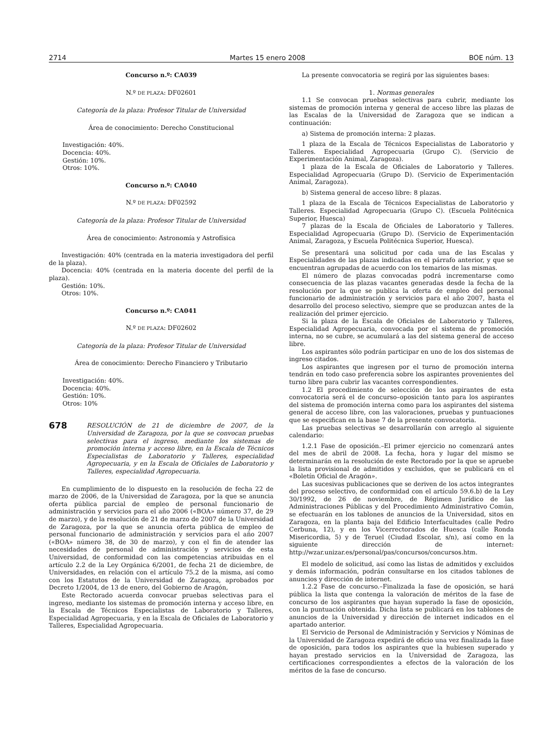2714 Martes 15 enero 2008 BOE núm. 13
Concurso n.º: CA039
N.º DE PLAZA: DF02601
Categoría de la plaza: Profesor Titular de Universidad
Área de conocimiento: Derecho Constitucional
Investigación: 40%.
Docencia: 40%.
Gestión: 10%.
Otros: 10%.
Concurso n.º: CA040
N.º DE PLAZA: DF02592
Categoría de la plaza: Profesor Titular de Universidad
Área de conocimiento: Astronomía y Astrofísica
Investigación: 40% (centrada en la materia investigadora del perfil de la plaza).
Docencia: 40% (centrada en la materia docente del perfil de la plaza).
Gestión: 10%.
Otros: 10%.
Concurso n.º: CA041
N.º DE PLAZA: DF02602
Categoría de la plaza: Profesor Titular de Universidad
Área de conocimiento: Derecho Financiero y Tributario
Investigación: 40%.
Docencia: 40%.
Gestión: 10%.
Otros: 10%
678
RESOLUCIÓN de 21 de diciembre de 2007, de la Universidad de Zaragoza, por la que se convocan pruebas selectivas para el ingreso, mediante los sistemas de promoción interna y acceso libre, en la Escala de Técnicos Especialistas de Laboratorio y Talleres, especialidad Agropecuaria, y en la Escala de Oficiales de Laboratorio y Talleres, especialidad Agropecuaria.
En cumplimiento de lo dispuesto en la resolución de fecha 22 de marzo de 2006, de la Universidad de Zaragoza, por la que se anuncia oferta pública parcial de empleo de personal funcionario de administración y servicios para el año 2006 («BOA» número 37, de 29 de marzo), y de la resolución de 21 de marzo de 2007 de la Universidad de Zaragoza, por la que se anuncia oferta pública de empleo de personal funcionario de administración y servicios para el año 2007 («BOA» número 38, de 30 de marzo), y con el fin de atender las necesidades de personal de administración y servicios de esta Universidad, de conformidad con las competencias atribuidas en el artículo 2.2 de la Ley Orgánica 6/2001, de fecha 21 de diciembre, de Universidades, en relación con el artículo 75.2 de la misma, así como con los Estatutos de la Universidad de Zaragoza, aprobados por Decreto 1/2004, de 13 de enero, del Gobierno de Aragón,
Este Rectorado acuerda convocar pruebas selectivas para el ingreso, mediante los sistemas de promoción interna y acceso libre, en la Escala de Técnicos Especialistas de Laboratorio y Talleres, Especialidad Agropecuaria, y en la Escala de Oficiales de Laboratorio y Talleres, Especialidad Agropecuaria.
La presente convocatoria se regirá por las siguientes bases:
1. Normas generales
1.1 Se convocan pruebas selectivas para cubrir, mediante los sistemas de promoción interna y general de acceso libre las plazas de las Escalas de la Universidad de Zaragoza que se indican a continuación:
a) Sistema de promoción interna: 2 plazas.
1 plaza de la Escala de Técnicos Especialistas de Laboratorio y Talleres. Especialidad Agropecuaria (Grupo C). (Servicio de Experimentación Animal, Zaragoza).
1 plaza de la Escala de Oficiales de Laboratorio y Talleres. Especialidad Agropecuaria (Grupo D). (Servicio de Experimentación Animal, Zaragoza).
b) Sistema general de acceso libre: 8 plazas.
1 plaza de la Escala de Técnicos Especialistas de Laboratorio y Talleres. Especialidad Agropecuaria (Grupo C). (Escuela Politécnica Superior, Huesca)
7 plazas de la Escala de Oficiales de Laboratorio y Talleres. Especialidad Agropecuaria (Grupo D). (Servicio de Experimentación Animal, Zaragoza, y Escuela Politécnica Superior, Huesca).
Se presentará una solicitud por cada una de las Escalas y Especialidades de las plazas indicadas en el párrafo anterior, y que se encuentran agrupadas de acuerdo con los temarios de las mismas.
El número de plazas convocadas podrá incrementarse como consecuencia de las plazas vacantes generadas desde la fecha de la resolución por la que se publica la oferta de empleo del personal funcionario de administración y servicios para el año 2007, hasta el desarrollo del proceso selectivo, siempre que se produzcan antes de la realización del primer ejercicio.
Si la plaza de la Escala de Oficiales de Laboratorio y Talleres, Especialidad Agropecuaria, convocada por el sistema de promoción interna, no se cubre, se acumulará a las del sistema general de acceso libre.
Los aspirantes sólo podrán participar en uno de los dos sistemas de ingreso citados.
Los aspirantes que ingresen por el turno de promoción interna tendrán en todo caso preferencia sobre los aspirantes provenientes del turno libre para cubrir las vacantes correspondientes.
1.2 El procedimiento de selección de los aspirantes de esta convocatoria será el de concurso–oposición tanto para los aspirantes del sistema de promoción interna como para los aspirantes del sistema general de acceso libre, con las valoraciones, pruebas y puntuaciones que se especifican en la base 7 de la presente convocatoria.
Las pruebas selectivas se desarrollarán con arreglo al siguiente calendario:
1.2.1 Fase de oposición.–El primer ejercicio no comenzará antes del mes de abril de 2008. La fecha, hora y lugar del mismo se determinarán en la resolución de este Rectorado por la que se apruebe la lista provisional de admitidos y excluidos, que se publicará en el «Boletín Oficial de Aragón».
Las sucesivas publicaciones que se deriven de los actos integrantes del proceso selectivo, de conformidad con el artículo 59.6.b) de la Ley 30/1992, de 26 de noviembre, de Régimen Jurídico de las Administraciones Públicas y del Procedimiento Administrativo Común, se efectuarán en los tablones de anuncios de la Universidad, sitos en Zaragoza, en la planta baja del Edificio Interfacultades (calle Pedro Cerbuna, 12), y en los Vicerrectorados de Huesca (calle Ronda Misericordia, 5) y de Teruel (Ciudad Escolar, s/n), así como en la siguiente dirección de internet: http://wzar.unizar.es/personal/pas/concursos/concursos.htm.
El modelo de solicitud, así como las listas de admitidos y excluidos y demás información, podrán consultarse en los citados tablones de anuncios y dirección de internet.
1.2.2 Fase de concurso.–Finalizada la fase de oposición, se hará pública la lista que contenga la valoración de méritos de la fase de concurso de los aspirantes que hayan superado la fase de oposición, con la puntuación obtenida. Dicha lista se publicará en los tablones de anuncios de la Universidad y dirección de internet indicados en el apartado anterior.
El Servicio de Personal de Administración y Servicios y Nóminas de la Universidad de Zaragoza expedirá de oficio una vez finalizada la fase de oposición, para todos los aspirantes que la hubiesen superado y hayan prestado servicios en la Universidad de Zaragoza, las certificaciones correspondientes a efectos de la valoración de los méritos de la fase de concurso.